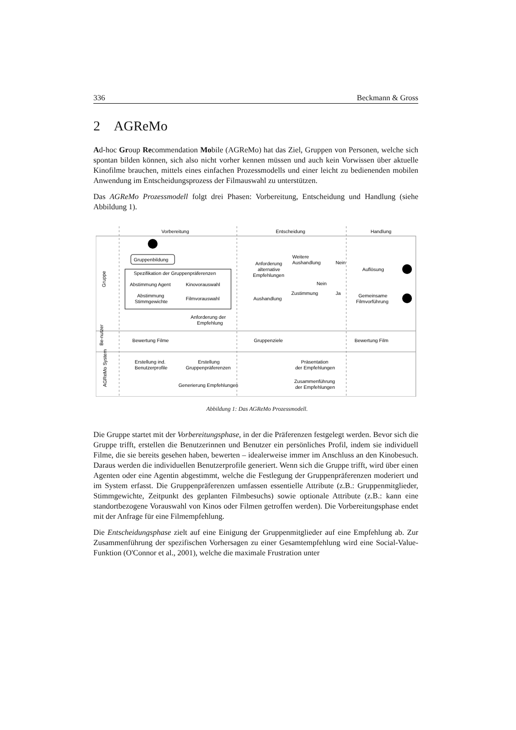336 Beckmann & Gross
2 AGReMo
Ad-hoc Group Recommendation Mobile (AGReMo) hat das Ziel, Gruppen von Personen, welche sich spontan bilden können, sich also nicht vorher kennen müssen und auch kein Vorwissen über aktuelle Kinofilme brauchen, mittels eines einfachen Prozessmodells und einer leicht zu bedienenden mobilen Anwendung im Entscheidungsprozess der Filmauswahl zu unterstützen.
Das AGReMo Prozessmodell folgt drei Phasen: Vorbereitung, Entscheidung und Handlung (siehe Abbildung 1).
Vorbereitung
Entscheidung
Handlung
Gruppe
Be-nutzer
AGReMo System
Gruppenbildung
Spezifikation der Gruppenpräferenzen
Abstimmung Agent
Kinovorauswahl
Abstimmung
Stimmgewichte
Filmvorauswahl
Anforderung der
Empfehlung
Bewertung Filme
Gruppenziele
Bewertung Film
Erstellung ind.
Benutzerprofile
Erstellung
Gruppenpräferenzen
Generierung Empfehlungen
Präsentation
der Empfehlungen
Zusammenführung
der Empfehlungen
Anforderung
alternative
Empfehlungen
Aushandlung
Weitere
Aushandlung
Nein
Nein
Zustimmung
Ja
Auflösung
Gemeinsame
Filmvorführung
Abbildung 1: Das AGReMo Prozessmodell.
Die Gruppe startet mit der Vorbereitungsphase, in der die Präferenzen festgelegt werden. Bevor sich die Gruppe trifft, erstellen die Benutzerinnen und Benutzer ein persönliches Profil, indem sie individuell Filme, die sie bereits gesehen haben, bewerten – idealerweise immer im Anschluss an den Kinobesuch. Daraus werden die individuellen Benutzerprofile generiert. Wenn sich die Gruppe trifft, wird über einen Agenten oder eine Agentin abgestimmt, welche die Festlegung der Gruppenpräferenzen moderiert und im System erfasst. Die Gruppenpräferenzen umfassen essentielle Attribute (z.B.: Gruppenmitglieder, Stimmgewichte, Zeitpunkt des geplanten Filmbesuchs) sowie optionale Attribute (z.B.: kann eine standortbezogene Vorauswahl von Kinos oder Filmen getroffen werden). Die Vorbereitungsphase endet mit der Anfrage für eine Filmempfehlung.
Die Entscheidungsphase zielt auf eine Einigung der Gruppenmitglieder auf eine Empfehlung ab. Zur Zusammenführung der spezifischen Vorhersagen zu einer Gesamtempfehlung wird eine Social-Value-Funktion (O'Connor et al., 2001), welche die maximale Frustration unter